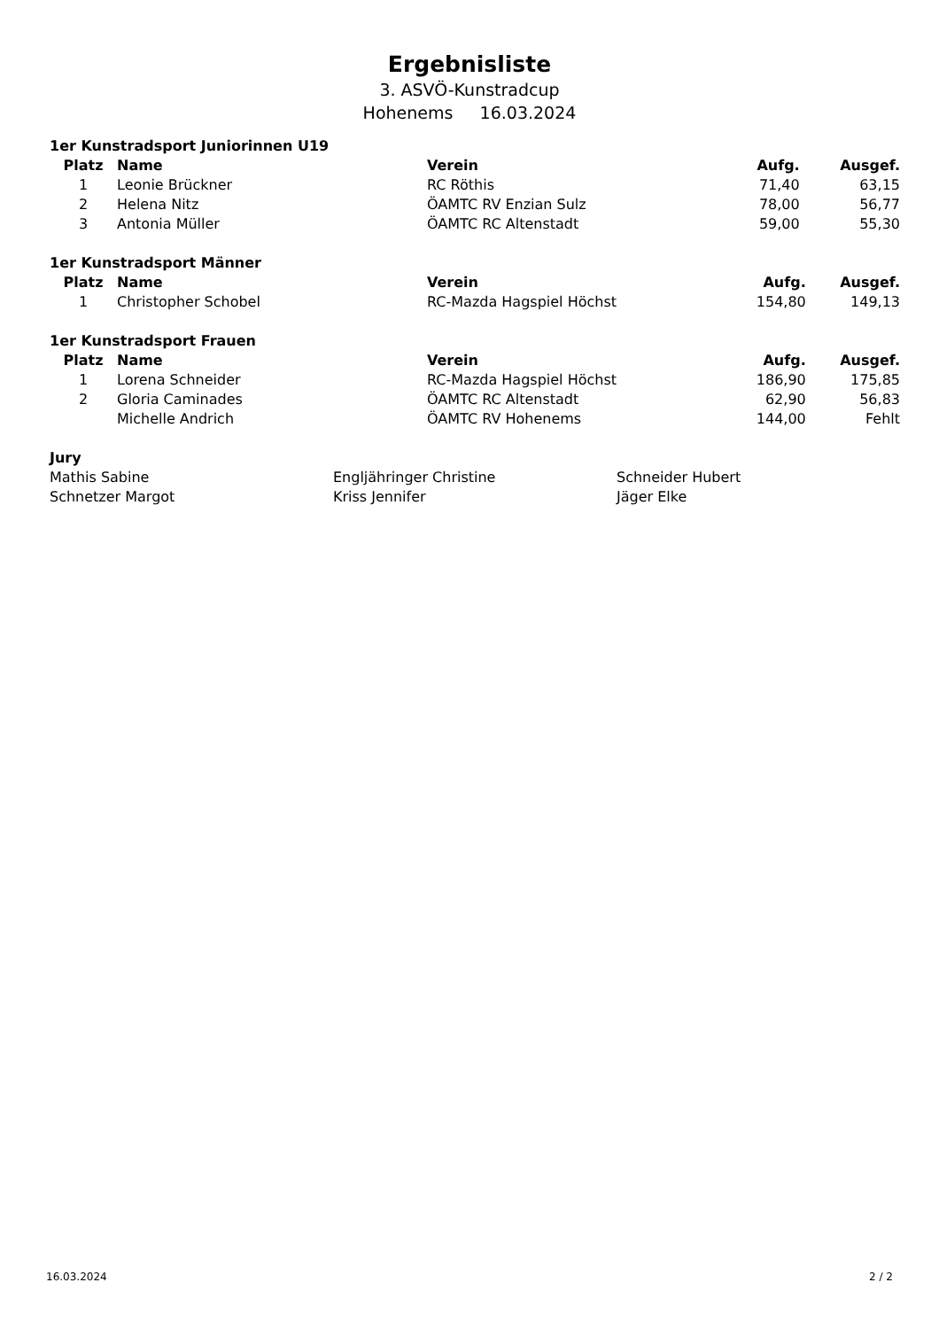Ergebnisliste
3. ASVÖ-Kunstradcup
Hohenems 16.03.2024
1er Kunstradsport Juniorinnen U19
| Platz | Name | Verein | Aufg. | Ausgef. |
| --- | --- | --- | --- | --- |
| 1 | Leonie Brückner | RC Röthis | 71,40 | 63,15 |
| 2 | Helena Nitz | ÖAMTC RV Enzian Sulz | 78,00 | 56,77 |
| 3 | Antonia Müller | ÖAMTC RC Altenstadt | 59,00 | 55,30 |
1er Kunstradsport Männer
| Platz | Name | Verein | Aufg. | Ausgef. |
| --- | --- | --- | --- | --- |
| 1 | Christopher Schobel | RC-Mazda Hagspiel Höchst | 154,80 | 149,13 |
1er Kunstradsport Frauen
| Platz | Name | Verein | Aufg. | Ausgef. |
| --- | --- | --- | --- | --- |
| 1 | Lorena Schneider | RC-Mazda Hagspiel Höchst | 186,90 | 175,85 |
| 2 | Gloria Caminades | ÖAMTC RC Altenstadt | 62,90 | 56,83 |
| | Michelle Andrich | ÖAMTC RV Hohenems | 144,00 | Fehlt |
Jury
| Mathis Sabine | Engljähringer Christine | Schneider Hubert |
| Schnetzer Margot | Kriss Jennifer | Jäger Elke |
16.03.2024 2 / 2